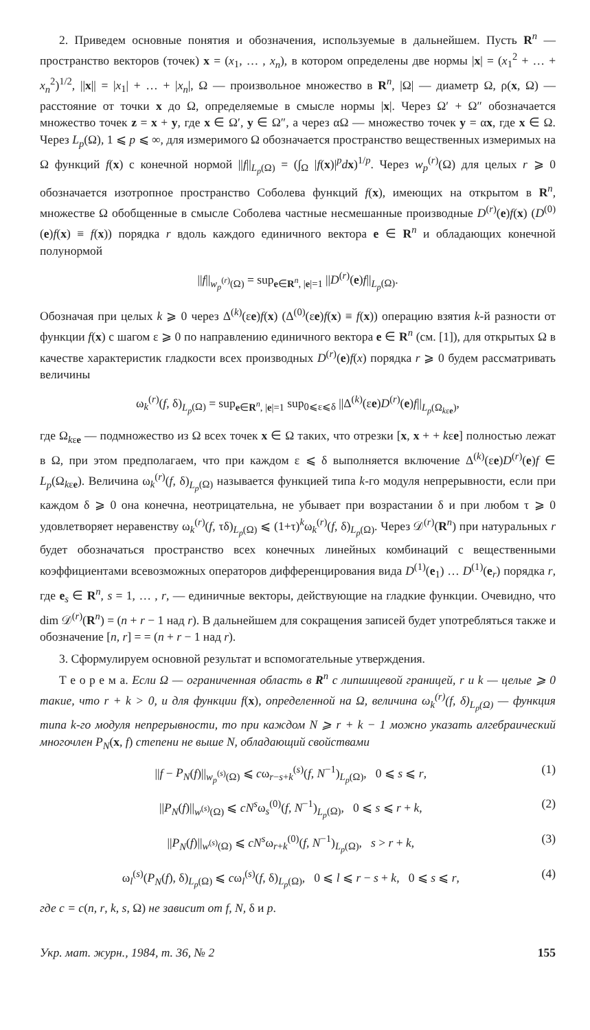2. Приведем основные понятия и обозначения, используемые в дальнейшем. Пусть R<sup>n</sup> — пространство векторов (точек) x = (x<sub>1</sub>, … , x<sub>n</sub>), в котором определены две нормы |x| = (x<sub>1</sub><sup>2</sup> + … + x<sub>n</sub><sup>2</sup>)<sup>1/2</sup>, ||x|| = |x<sub>1</sub>| + … + |x<sub>n</sub>|, Ω — произвольное множество в R<sup>n</sup>, |Ω| — диаметр Ω, ρ(x, Ω) — расстояние от точки x до Ω, определяемые в смысле нормы |x|. Через Ω′ + Ω″ обозначается множество точек z = x + y, где x ∈ Ω′, y ∈ Ω″, а через αΩ — множество точек y = αx, где x ∈ Ω. Через L<sub>p</sub>(Ω), 1 ⩽ p ⩽ ∞, для измеримого Ω обозначается пространство вещественных измеримых на Ω функций f(x) с конечной нормой ||f||<sub>L<sub>p</sub>(Ω)</sub> = (∫<sub>Ω</sub> |f(x)|<sup>p</sup>dx)<sup>1/p</sup>. Через w<sub>p</sub><sup>(r)</sup>(Ω) для целых r ⩾ 0 обозначается изотропное пространство Соболева функций f(x), имеющих на открытом в R<sup>n</sup>, множестве Ω обобщенные в смысле Соболева частные несмешанные производные D<sup>(r)</sup>(e)f(x) (D<sup>(0)</sup>(e)f(x) ≡ f(x)) порядка r вдоль каждого единичного вектора e ∈ R<sup>n</sup> и обладающих конечной полунормой
||f||<sub>w<sub>p</sub><sup>(r)</sup>(Ω)</sub> = sup<sub>e∈R<sup>n</sup>, |e|=1</sub> ||D<sup>(r)</sup>(e)f||<sub>L<sub>p</sub>(Ω)</sub>.
Обозначая при целых k ⩾ 0 через Δ<sup>(k)</sup>(εe)f(x) (Δ<sup>(0)</sup>(εe)f(x) ≡ f(x)) операцию взятия k-й разности от функции f(x) с шагом ε ⩾ 0 по направлению единичного вектора e ∈ R<sup>n</sup> (см. [1]), для открытых Ω в качестве характеристик гладкости всех производных D<sup>(r)</sup>(e)f(x) порядка r ⩾ 0 будем рассматривать величины
ω<sub>k</sub><sup>(r)</sup>(f, δ)<sub>L<sub>p</sub>(Ω)</sub> = sup<sub>e∈R<sup>n</sup>, |e|=1</sub> sup<sub>0⩽ε⩽δ</sub> ||Δ<sup>(k)</sup>(εe)D<sup>(r)</sup>(e)f||<sub>L<sub>p</sub>(Ω<sub>kεe</sub>)</sub>,
где Ω<sub>kεe</sub> — подмножество из Ω всех точек x ∈ Ω таких, что отрезки [x, x + + kεe] полностью лежат в Ω, при этом предполагаем, что при каждом ε ⩽ δ выполняется включение Δ<sup>(k)</sup>(εe)D<sup>(r)</sup>(e)f ∈ L<sub>p</sub>(Ω<sub>kεe</sub>). Величина ω<sub>k</sub><sup>(r)</sup>(f, δ)<sub>L<sub>p</sub>(Ω)</sub> называется функцией типа k-го модуля непрерывности, если при каждом δ ⩾ 0 она конечна, неотрицательна, не убывает при возрастании δ и при любом τ ⩾ 0 удовлетворяет неравенству ω<sub>k</sub><sup>(r)</sup>(f, τδ)<sub>L<sub>p</sub>(Ω)</sub> ⩽ (1+τ)<sup>k</sup>ω<sub>k</sub><sup>(r)</sup>(f, δ)<sub>L<sub>p</sub>(Ω)</sub>. Через 𝒟<sup>(r)</sup>(R<sup>n</sup>) при натуральных r будет обозначаться пространство всех конечных линейных комбинаций с вещественными коэффициентами всевозможных операторов дифференцирования вида D<sup>(1)</sup>(e<sub>1</sub>) … D<sup>(1)</sup>(e<sub>r</sub>) порядка r, где e<sub>s</sub> ∈ R<sup>n</sup>, s = 1, … , r, — единичные векторы, действующие на гладкие функции. Очевидно, что dim 𝒟<sup>(r)</sup>(R<sup>n</sup>) = (n + r − 1 над r). В дальнейшем для сокращения записей будет употребляться также и обозначение [n, r] = = (n + r − 1 над r).
3. Сформулируем основной результат и вспомогательные утверждения.
Т е о р е м а. Если Ω — ограниченная область в R<sup>n</sup> с липшицевой границей, r и k — целые ⩾ 0 такие, что r + k > 0, и для функции f(x), определенной на Ω, величина ω<sub>k</sub><sup>(r)</sup>(f, δ)<sub>L<sub>p</sub>(Ω)</sub> — функция типа k-го модуля непрерывности, то при каждом N ⩾ r + k − 1 можно указать алгебраический многочлен P<sub>N</sub>(x, f) степени не выше N, обладающий свойствами
||f − P<sub>N</sub>(f)||<sub>w<sub>p</sub><sup>(s)</sup>(Ω)</sub> ⩽ cω<sub>r−s+k</sub><sup>(s)</sup>(f, N<sup>−1</sup>)<sub>L<sub>p</sub>(Ω)</sub>, 0 ⩽ s ⩽ r, (1)
||P<sub>N</sub>(f)||<sub>w<sup>(s)</sup>(Ω)</sub> ⩽ cN<sup>s</sup>ω<sub>s</sub><sup>(0)</sup>(f, N<sup>−1</sup>)<sub>L<sub>p</sub>(Ω)</sub>, 0 ⩽ s ⩽ r + k, (2)
||P<sub>N</sub>(f)||<sub>w<sup>(s)</sup>(Ω)</sub> ⩽ cN<sup>s</sup>ω<sub>r+k</sub><sup>(0)</sup>(f, N<sup>−1</sup>)<sub>L<sub>p</sub>(Ω)</sub>, s > r + k, (3)
ω<sub>l</sub><sup>(s)</sup>(P<sub>N</sub>(f), δ)<sub>L<sub>p</sub>(Ω)</sub> ⩽ cω<sub>l</sub><sup>(s)</sup>(f, δ)<sub>L<sub>p</sub>(Ω)</sub>, 0 ⩽ l ⩽ r − s + k, 0 ⩽ s ⩽ r, (4)
где c = c(n, r, k, s, Ω) не зависит от f, N, δ и p.
Укр. мат. журн., 1984, т. 36, № 2 155